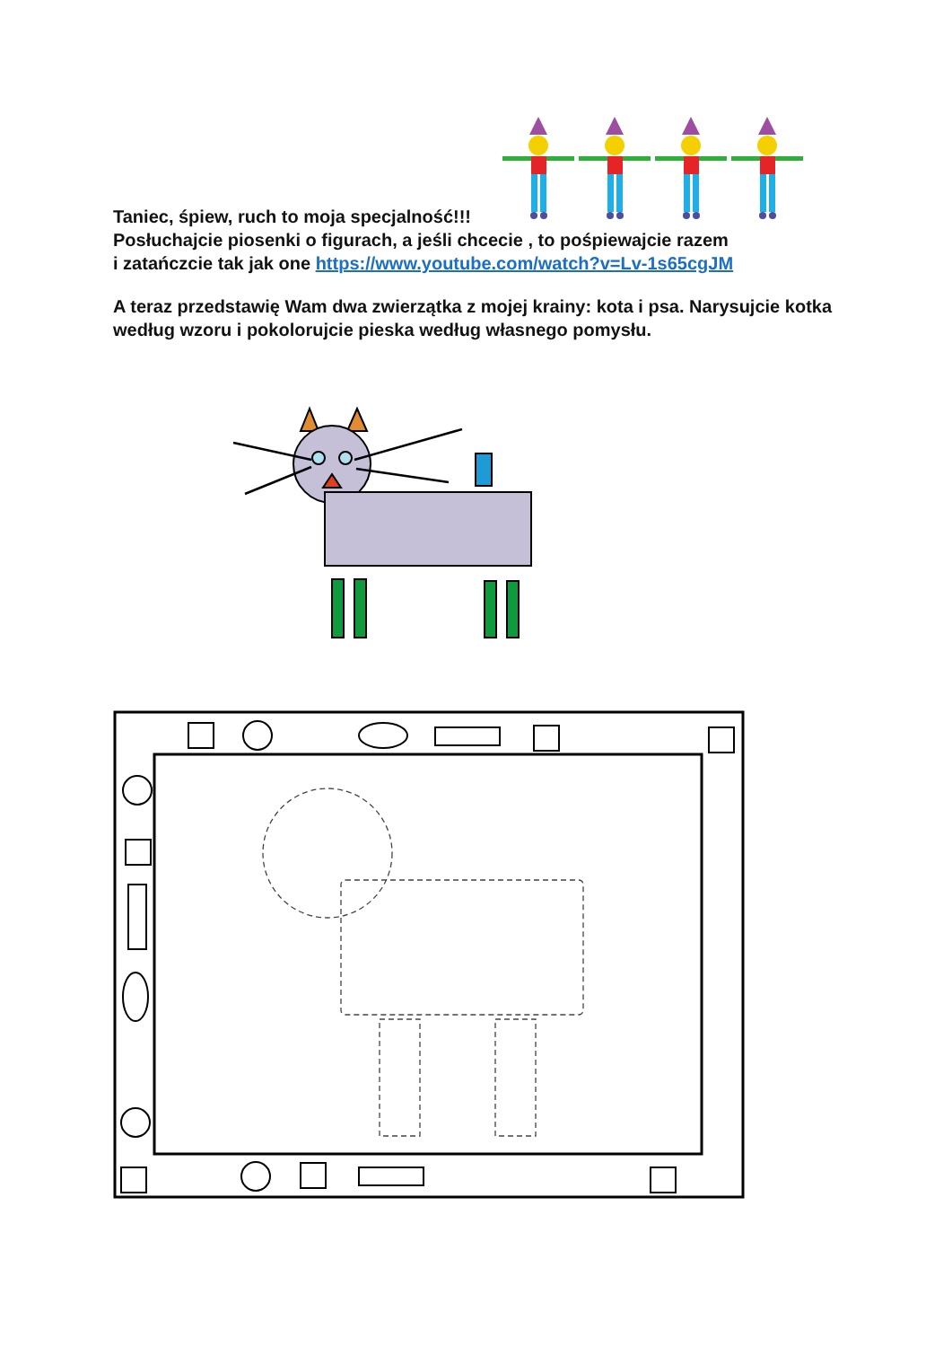Taniec, śpiew, ruch to moja specjalność!!!
Posłuchajcie piosenki o figurach, a jeśli chcecie , to pośpiewajcie razem
i zatańczcie tak jak one https://www.youtube.com/watch?v=Lv-1s65cgJM
A teraz przedstawię Wam dwa zwierzątka z mojej krainy: kota i psa. Narysujcie kotka według wzoru i pokolorujcie pieska według własnego pomysłu.